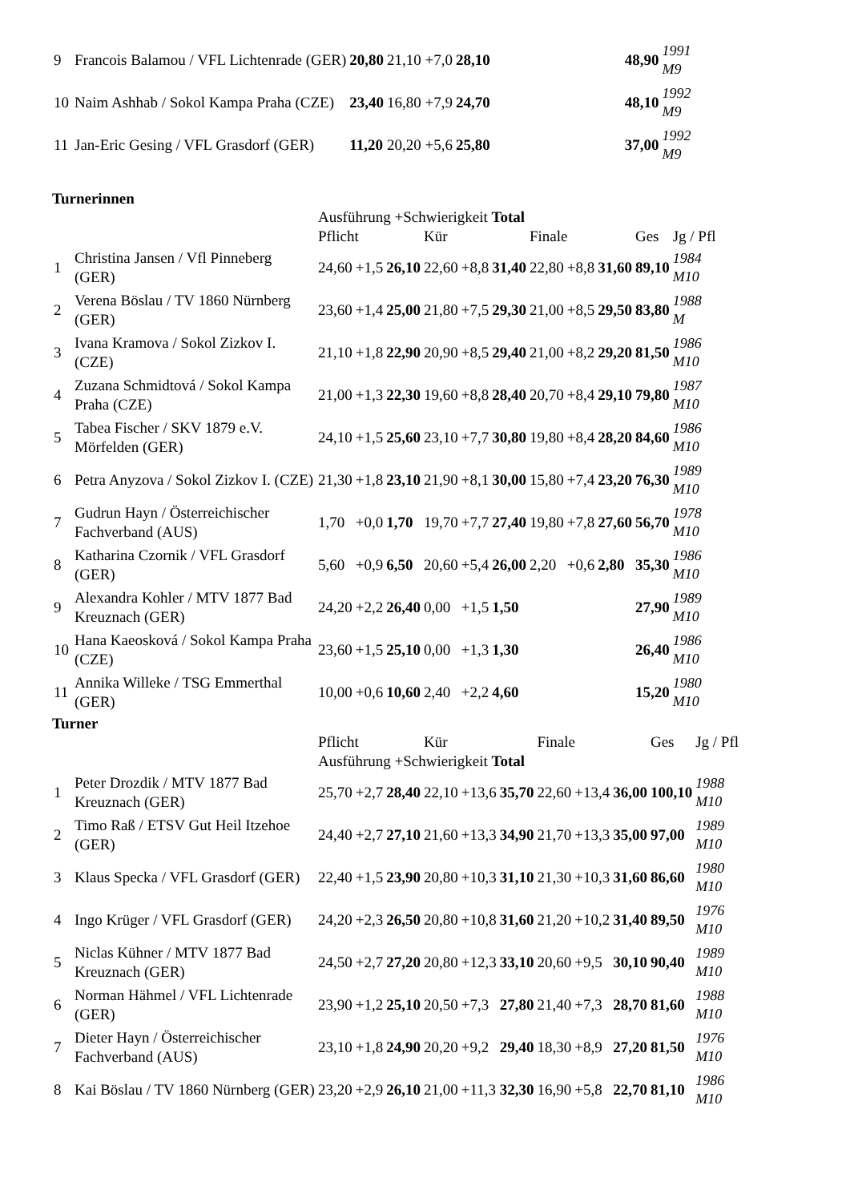| 9 | Francois Balamou / VFL Lichtenrade (GER) | 20,80 | 21,10 +7,0 | 28,10 | | 48,90 | 1991 M9 |
| 10 | Naim Ashhab / Sokol Kampa Praha (CZE) | 23,40 | 16,80 +7,9 | 24,70 | | 48,10 | 1992 M9 |
| 11 | Jan-Eric Gesing / VFL Grasdorf (GER) | 11,20 | 20,20 +5,6 | 25,80 | | 37,00 | 1992 M9 |
Turnerinnen
| | | Ausführung +Schwierigkeit Total | | | | | | | | | | |
| | | Pflicht | | | Kür | | | Finale | | | Ges | Jg / Pfl |
| 1 | Christina Jansen / Vfl Pinneberg (GER) | 24,60 | +1,5 | 26,10 | 22,60 | +8,8 | 31,40 | 22,80 | +8,8 | 31,60 | 89,10 | 1984 M10 |
| 2 | Verena Böslau / TV 1860 Nürnberg (GER) | 23,60 | +1,4 | 25,00 | 21,80 | +7,5 | 29,30 | 21,00 | +8,5 | 29,50 | 83,80 | 1988 M |
| 3 | Ivana Kramova / Sokol Zizkov I. (CZE) | 21,10 | +1,8 | 22,90 | 20,90 | +8,5 | 29,40 | 21,00 | +8,2 | 29,20 | 81,50 | 1986 M10 |
| 4 | Zuzana Schmidtová / Sokol Kampa Praha (CZE) | 21,00 | +1,3 | 22,30 | 19,60 | +8,8 | 28,40 | 20,70 | +8,4 | 29,10 | 79,80 | 1987 M10 |
| 5 | Tabea Fischer / SKV 1879 e.V. Mörfelden (GER) | 24,10 | +1,5 | 25,60 | 23,10 | +7,7 | 30,80 | 19,80 | +8,4 | 28,20 | 84,60 | 1986 M10 |
| 6 | Petra Anyzova / Sokol Zizkov I. (CZE) | 21,30 | +1,8 | 23,10 | 21,90 | +8,1 | 30,00 | 15,80 | +7,4 | 23,20 | 76,30 | 1989 M10 |
| 7 | Gudrun Hayn / Österreichischer Fachverband (AUS) | 1,70 | +0,0 | 1,70 | 19,70 | +7,7 | 27,40 | 19,80 | +7,8 | 27,60 | 56,70 | 1978 M10 |
| 8 | Katharina Czornik / VFL Grasdorf (GER) | 5,60 | +0,9 | 6,50 | 20,60 | +5,4 | 26,00 | 2,20 | +0,6 | 2,80 | 35,30 | 1986 M10 |
| 9 | Alexandra Kohler / MTV 1877 Bad Kreuznach (GER) | 24,20 | +2,2 | 26,40 | 0,00 | +1,5 | 1,50 | | | | 27,90 | 1989 M10 |
| 10 | Hana Kaeosková / Sokol Kampa Praha (CZE) | 23,60 | +1,5 | 25,10 | 0,00 | +1,3 | 1,30 | | | | 26,40 | 1986 M10 |
| 11 | Annika Willeke / TSG Emmerthal (GER) | 10,00 | +0,6 | 10,60 | 2,40 | +2,2 | 4,60 | | | | 15,20 | 1980 M10 |
Turner
| | | Pflicht | | | Kür | | | Finale | | | Ges | Jg / Pfl |
| | | Ausführung +Schwierigkeit Total | | | | | | | | | | |
| 1 | Peter Drozdik / MTV 1877 Bad Kreuznach (GER) | 25,70 | +2,7 | 28,40 | 22,10 | +13,6 | 35,70 | 22,60 | +13,4 | 36,00 | 100,10 | 1988 M10 |
| 2 | Timo Raß / ETSV Gut Heil Itzehoe (GER) | 24,40 | +2,7 | 27,10 | 21,60 | +13,3 | 34,90 | 21,70 | +13,3 | 35,00 | 97,00 | 1989 M10 |
| 3 | Klaus Specka / VFL Grasdorf (GER) | 22,40 | +1,5 | 23,90 | 20,80 | +10,3 | 31,10 | 21,30 | +10,3 | 31,60 | 86,60 | 1980 M10 |
| 4 | Ingo Krüger / VFL Grasdorf (GER) | 24,20 | +2,3 | 26,50 | 20,80 | +10,8 | 31,60 | 21,20 | +10,2 | 31,40 | 89,50 | 1976 M10 |
| 5 | Niclas Kühner / MTV 1877 Bad Kreuznach (GER) | 24,50 | +2,7 | 27,20 | 20,80 | +12,3 | 33,10 | 20,60 | +9,5 | 30,10 | 90,40 | 1989 M10 |
| 6 | Norman Hähmel / VFL Lichtenrade (GER) | 23,90 | +1,2 | 25,10 | 20,50 | +7,3 | 27,80 | 21,40 | +7,3 | 28,70 | 81,60 | 1988 M10 |
| 7 | Dieter Hayn / Österreichischer Fachverband (AUS) | 23,10 | +1,8 | 24,90 | 20,20 | +9,2 | 29,40 | 18,30 | +8,9 | 27,20 | 81,50 | 1976 M10 |
| 8 | Kai Böslau / TV 1860 Nürnberg (GER) | 23,20 | +2,9 | 26,10 | 21,00 | +11,3 | 32,30 | 16,90 | +5,8 | 22,70 | 81,10 | 1986 M10 |